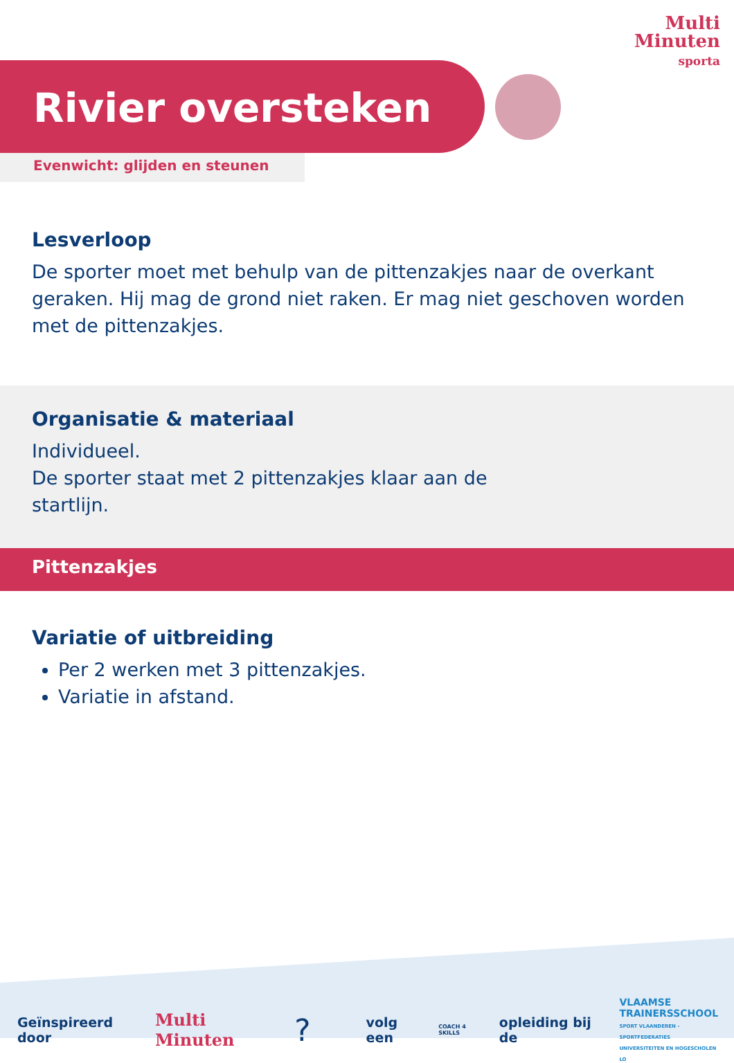Multi
Minuten
sporta
Rivier oversteken
Evenwicht: glijden en steunen
Lesverloop
De sporter moet met behulp van de pittenzakjes naar de overkant geraken. Hij mag de grond niet raken. Er mag niet geschoven worden met de pittenzakjes.
Organisatie & materiaal
Individueel.
De sporter staat met 2 pittenzakjes klaar aan de startlijn.
Pittenzakjes
Variatie of uitbreiding
Per 2 werken met 3 pittenzakjes.
Variatie in afstand.
Geïnspireerd door Multi Minuten? volg een COACH 4 SKILLS opleiding bij de VLAAMSE
TRAINERSSCHOOL
SPORT VLAANDEREN - SPORTFEDERATIES
UNIVERSITEITEN EN HOGESCHOLEN LO